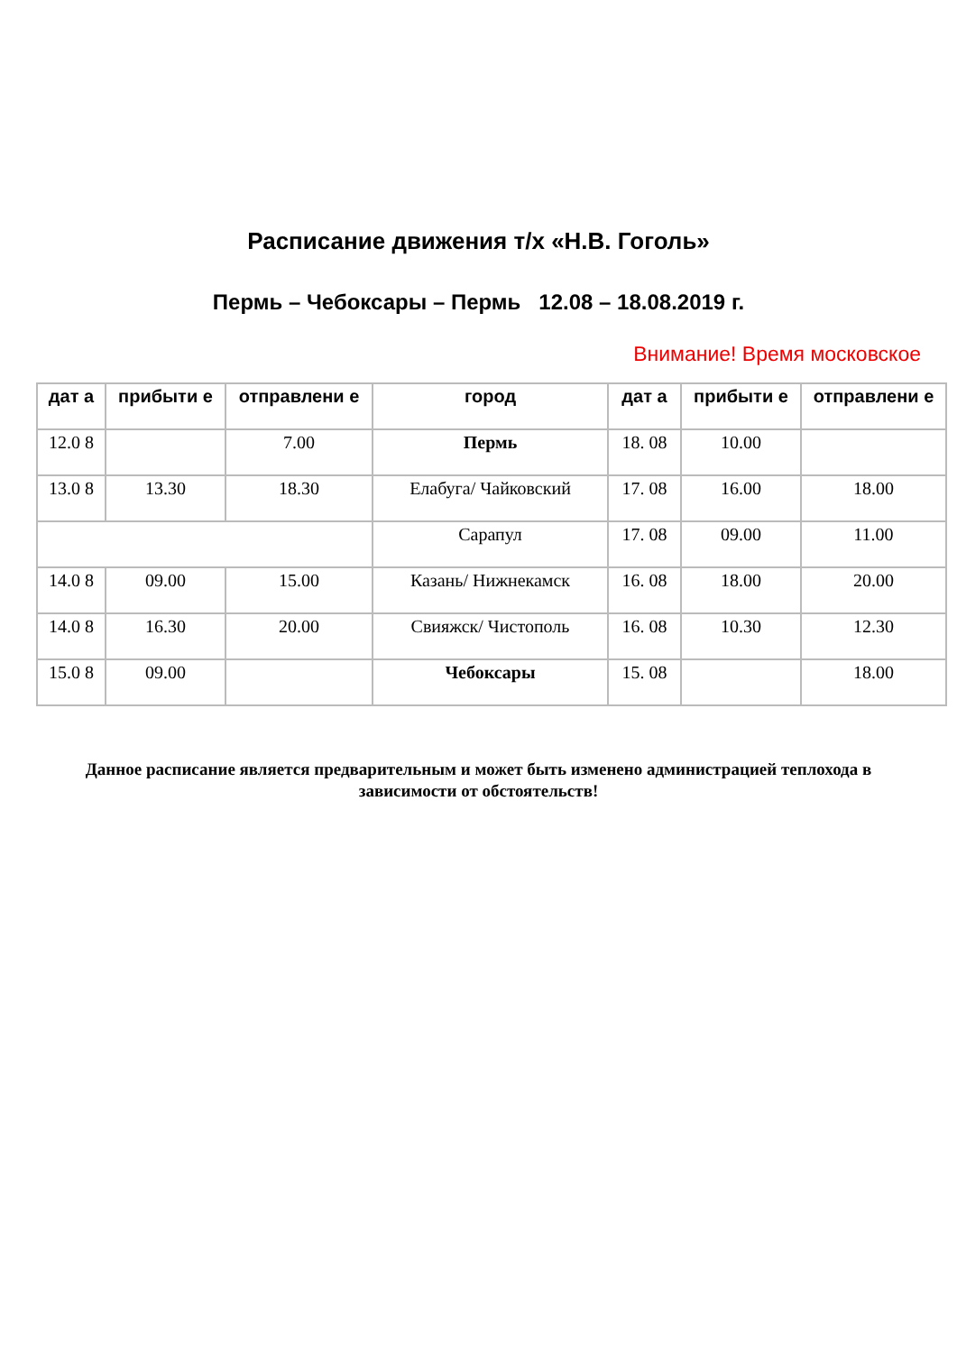Расписание движения т/х «Н.В. Гоголь»
Пермь – Чебоксары – Пермь 12.08 – 18.08.2019 г.
Внимание! Время московское
| дат а | прибыти е | отправлени е | город | дат а | прибыти е | отправлени е |
| --- | --- | --- | --- | --- | --- | --- |
| 12.0 8 | | 7.00 | Пермь | 18. 08 | 10.00 | |
| 13.0 8 | 13.30 | 18.30 | Елабуга/ Чайковский | 17. 08 | 16.00 | 18.00 |
| | | | Сарапул | 17. 08 | 09.00 | 11.00 |
| 14.0 8 | 09.00 | 15.00 | Казань/ Нижнекамск | 16. 08 | 18.00 | 20.00 |
| 14.0 8 | 16.30 | 20.00 | Свияжск/ Чистополь | 16. 08 | 10.30 | 12.30 |
| 15.0 8 | 09.00 | | Чебоксары | 15. 08 | | 18.00 |
Данное расписание является предварительным и может быть изменено администрацией теплохода в зависимости от обстоятельств!